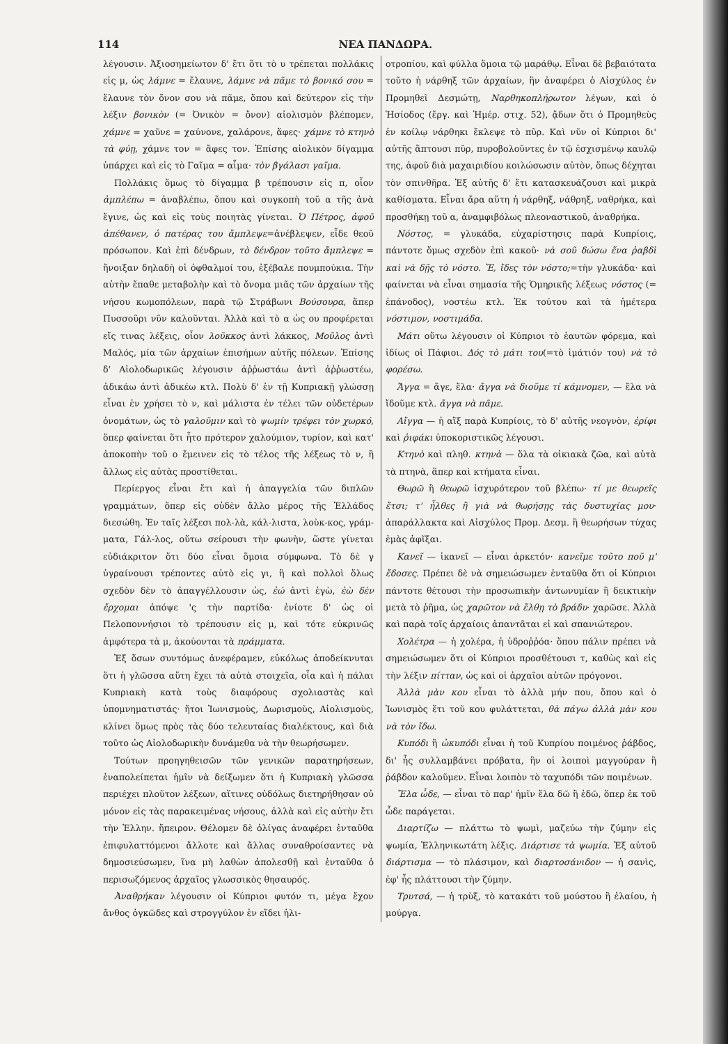114 ΝΕΑ ΠΑΝΔΩΡΑ.
λέγουσιν. Ἀξιοσημείωτον δ' ἔτι ὅτι τὸ υ τρέπεται πολλάκις εἰς μ, ὡς λάμνε = ἔλαυνε, λάμνε νὰ πᾶμε τὸ βονικό σου = ἔλαυνε τὸν ὄνον σου νὰ πᾶμε, ὅπου καὶ δεύτερον εἰς τὴν λέξιν βονικὸν (= Ὀνικὸν = ὄνον) αἰολισμὸν βλέπομεν, χάμνε = χαῦνε = χαύνονε, χαλάρονε, ἄφες· χάμνε τὸ κτηνὸ τὰ φύῃ, χάμνε τον = ἄφες τον. Ἐπίσης αἰολικὸν δίγαμμα ὑπάρχει καὶ εἰς τὸ Γαῖμα = αἷμα· τὸν βγάλασι γαῖμα.
Πολλάκις ὅμως τὸ δίγαμμα β τρέπουσιν εἰς π, οἷον ἀμπλέπω = ἀναβλέπω, ὅπου καὶ συγκοπὴ τοῦ α τῆς ἀνὰ ἔγινε, ὡς καὶ εἰς τοὺς ποιητὰς γίνεται. Ὁ Πέτρος, ἀφοῦ ἀπέθανεν, ὁ πατέρας του ἄμπλεψε=ἀνέβλεψεν, εἶδε θεοῦ πρόσωπον. Καὶ ἐπὶ δένδρων, τὸ δένδρον τοῦτο ἄμπλεψε = ἤνοιξαν δηλαδὴ οἱ ὀφθαλμοί του, ἐξέβαλε πουμπούκια. Τὴν αὐτὴν ἔπαθε μεταβολὴν καὶ τὸ ὄνομα μιᾶς τῶν ἀρχαίων τῆς νήσου κωμοπόλεων, παρὰ τῷ Στράβωνι Βούσουρα, ἅπερ Πυσσοῦρι νῦν καλοῦνται. Ἀλλὰ καὶ τὸ α ὡς ου προφέρεται εἴς τινας λέξεις, οἷον λοῦκκος ἀντὶ λάκκος, Μοῦλος ἀντὶ Μαλός, μία τῶν ἀρχαίων ἐπισήμων αὐτῆς πόλεων. Ἐπίσης δ' Αἰολοδωρικῶς λέγουσιν ἀῤῥωστάω ἀντὶ ἀῤῥωστέω, ἀδικάω ἀντὶ ἀδικέω κτλ. Πολὺ δ' ἐν τῇ Κυπριακῇ γλώσσῃ εἶναι ἐν χρήσει τὸ ν, καὶ μάλιστα ἐν τέλει τῶν οὐδετέρων ὀνομάτων, ὡς τὸ γαλοῦμιν καὶ τὸ ψωμίν τρέφει τὸν χωρκό, ὅπερ φαίνεται ὅτι ἦτο πρότερον χαλούμιον, τυρίον, καὶ κατ' ἀποκοπὴν τοῦ ο ἔμεινεν εἰς τὸ τέλος τῆς λέξεως τὸ ν, ἢ ἄλλως εἰς αὐτὰς προστίθεται.
Περίεργος εἶναι ἔτι καὶ ἡ ἀπαγγελία τῶν διπλῶν γραμμάτων, ὅπερ εἰς οὐδὲν ἄλλο μέρος τῆς Ἑλλάδος διεσώθη. Ἐν ταῖς λέξεσι πολ-λὰ, κάλ-λιστα, λοὺκ-κος, γράμ-ματα, Γάλ-λος, οὕτω σείρουσι τὴν φωνὴν, ὥστε γίνεται εὐδιάκριτον ὅτι δύο εἶναι ὅμοια σύμφωνα. Τὸ δὲ γ ὑγραίνουσι τρέποντες αὐτὸ εἰς γι, ἢ καὶ πολλοὶ ὅλως σχεδὸν δὲν τὸ ἀπαγγέλλουσιν ὡς, ἐώ ἀντὶ ἐγὼ, ἐὼ δὲν ἔρχομαι ἀπόψε 'ς τὴν παρτίδα· ἐνίοτε δ' ὡς οἱ Πελοποννήσιοι τὸ τρέπουσιν εἰς μ, καὶ τότε εὐκρινῶς ἀμφότερα τὰ μ, ἀκούονται τὰ πράμματα.
Ἐξ ὅσων συντόμως ἀνεφέραμεν, εὐκόλως ἀποδείκνυται ὅτι ἡ γλῶσσα αὕτη ἔχει τὰ αὐτὰ στοιχεῖα, οἷα καὶ ἡ πάλαι Κυπριακὴ κατὰ τοὺς διαφόρους σχολιαστὰς καὶ ὑπομνηματιστάς· ἤτοι Ἰωνισμοὺς, Δωρισμοὺς, Αἰολισμοὺς, κλίνει ὅμως πρὸς τὰς δύο τελευταίας διαλέκτους, καὶ διὰ τοῦτο ὡς Αἰολοδωρικὴν δυνάμεθα νὰ τὴν θεωρήσωμεν.
Τούτων προηγηθεισῶν τῶν γενικῶν παρατηρήσεων, ἐναπολείπεται ἡμῖν νὰ δείξωμεν ὅτι ἡ Κυπριακὴ γλῶσσα περιέχει πλοῦτον λέξεων, αἵτινες οὐδόλως διετηρήθησαν οὐ μόνον εἰς τὰς παρακειμένας νήσους, ἀλλὰ καὶ εἰς αὐτὴν ἔτι τὴν Ἑλλην. ἤπειρον. Θέλομεν δὲ ὀλίγας ἀναφέρει ἐνταῦθα ἐπιφυλαττόμενοι ἄλλοτε καὶ ἄλλας συναθροίσαντες νὰ δημοσιεύσωμεν, ἵνα μὴ λαθὼν ἀπολεσθῇ καὶ ἐνταῦθα ὁ περισωζόμενος ἀρχαῖος γλωσσικὸς θησαυρός.
Ἀναθρήκαν λέγουσιν οἱ Κύπριοι φυτόν τι, μέγα ἔχον ἄνθος ὀγκῶδες καὶ στρογγύλον ἐν εἴδει ἡλι-
οτροπίου, καὶ φύλλα ὅμοια τῷ μαράθῳ. Εἶναι δὲ βεβαιότατα τοῦτο ἡ νάρθηξ τῶν ἀρχαίων, ἣν ἀναφέρει ὁ Αἰσχύλος ἐν Προμηθεῖ Δεσμώτῃ, Ναρθηκοπλήρωτον λέγων, καὶ ὁ Ἡσίοδος (ἔργ. καὶ Ἡμέρ. στιχ. 52), ᾄδων ὅτι ὁ Προμηθεὺς ἐν κοίλῳ νάρθηκι ἔκλεψε τὸ πῦρ. Καὶ νῦν οἱ Κύπριοι δι' αὐτῆς ἅπτουσι πῦρ, πυροβολοῦντες ἐν τῷ ἐσχισμένῳ καυλῷ της, ἀφοῦ διὰ μαχαιριδίου κοιλώσωσιν αὐτὸν, ὅπως δέχηται τὸν σπινθῆρα. Ἐξ αὐτῆς δ' ἔτι κατασκευάζουσι καὶ μικρὰ καθίσματα. Εἶναι ἄρα αὕτη ἡ νάρθηξ, νάθρηξ, ναθρήκα, καὶ προσθήκῃ τοῦ α, ἀναμφιβόλως πλεοναστικοῦ, ἀναθρήκα.
Νόστος, = γλυκάδα, εὐχαρίστησις παρὰ Κυπρίοις, πάντοτε ὅμως σχεδὸν ἐπὶ κακοῦ· νὰ σοῦ δώσω ἕνα ῥαβδὶ καὶ νὰ δῇς τὸ νόστο. Ἔ, ἴδες τὸν νόστο;=τὴν γλυκάδα· καὶ φαίνεται νὰ εἶναι σημασία τῆς Ὁμηρικῆς λέξεως νόστος (= ἐπάνοδος), νοστέω κτλ. Ἐκ τούτου καὶ τὰ ἡμέτερα νόστιμον, νοστιμάδα.
Μάτι οὕτω λέγουσιν οἱ Κύπριοι τὸ ἑαυτῶν φόρεμα, καὶ ἰδίως οἱ Πάφιοι. Δός τὸ μάτι του(=τὸ ἱμάτιόν του) νὰ τὸ φορέσω.
Ἄγγα = ἄγε, ἔλα· ἄγγα νὰ διοῦμε τί κάμνομεν, — ἔλα νὰ ἴδοῦμε κτλ. ἄγγα νὰ πᾶμε.
Αἴγγα — ἡ αἲξ παρὰ Κυπρίοις, τὸ δ' αὐτῆς νεογνὸν, ἐρίφι καὶ ῥιφάκι ὑποκοριστικῶς λέγουσι.
Κτηνὸ καὶ πληθ. κτηνὰ — ὅλα τὰ οἰκιακὰ ζῶα, καὶ αὐτὰ τὰ πτηνὰ, ἅπερ καὶ κτήματα εἶναι.
Θωρῶ ἢ θεωρῶ ἰσχυρότερον τοῦ βλέπω· τί με θεωρεῖς ἔτσι; τ' ἦλθες ἢ γιὰ νὰ θωρήσῃς τὰς δυστυχίας μου· ἀπαράλλακτα καὶ Αἰσχύλος Προμ. Δεσμ. ἢ θεωρήσων τύχας ἐμὰς ἀφῖξαι.
Κανεῖ — ἱκανεῖ — εἶναι ἀρκετόν· κανεῖμε τοῦτο ποῦ μ' ἔδοσες. Πρέπει δὲ νὰ σημειώσωμεν ἐνταῦθα ὅτι οἱ Κύπριοι πάντοτε θέτουσι τὴν προσωπικὴν ἀντωνυμίαν ἢ δεικτικὴν μετὰ τὸ ῥῆμα, ὡς χαρῶτον νὰ ἔλθῃ τὸ βράδυ· χαρῶσε. Ἀλλὰ καὶ παρὰ τοῖς ἀρχαίοις ἀπαντᾶται εἰ καὶ σπανιώτερον.
Χολέτρα — ἡ χολέρα, ἡ ὑδροῤῥόα· ὅπου πάλιν πρέπει νὰ σημειώσωμεν ὅτι οἱ Κύπριοι προσθέτουσι τ, καθὼς καὶ εἰς τὴν λέξιν πίτταν, ὡς καὶ οἱ ἀρχαῖοι αὐτῶν πρόγονοι.
Ἀλλὰ μὰν κου εἶναι τὸ ἀλλὰ μήν που, ὅπου καὶ ὁ Ἰωνισμὸς ἔτι τοῦ κου φυλάττεται, θὰ πάγω ἀλλὰ μὰν κου νὰ τὸν ἴδω.
Κυπόδι ἢ ὠκυπόδι εἶναι ἡ τοῦ Κυπρίου ποιμένος ῥάβδος, δι' ἧς συλλαμβάνει πρόβατα, ἣν οἱ λοιποὶ μαγγούραν ἢ ῥάβδον καλοῦμεν. Εἶναι λοιπὸν τὸ ταχυπόδι τῶν ποιμένων.
Ἔλα ὧδε, — εἶναι τὸ παρ' ἡμῖν ἔλα δῶ ἢ ἐδῶ, ὅπερ ἐκ τοῦ ὧδε παράγεται.
Διαρτίζω — πλάττω τὸ ψωμὶ, μαζεύω τὴν ζύμην εἰς ψωμία, Ἑλληνικωτάτη λέξις. Διάρτισε τὰ ψωμία. Ἐξ αὐτοῦ διάρτισμα — τὸ πλάσιμον, καὶ διαρτοσάνιδον — ἡ σανὶς, ἐφ' ἧς πλάττουσι τὴν ζύμην.
Τρυτσά, — ἡ τρὺξ, τὸ κατακάτι τοῦ μούστου ἢ ἐλαίου, ἡ μούργα.